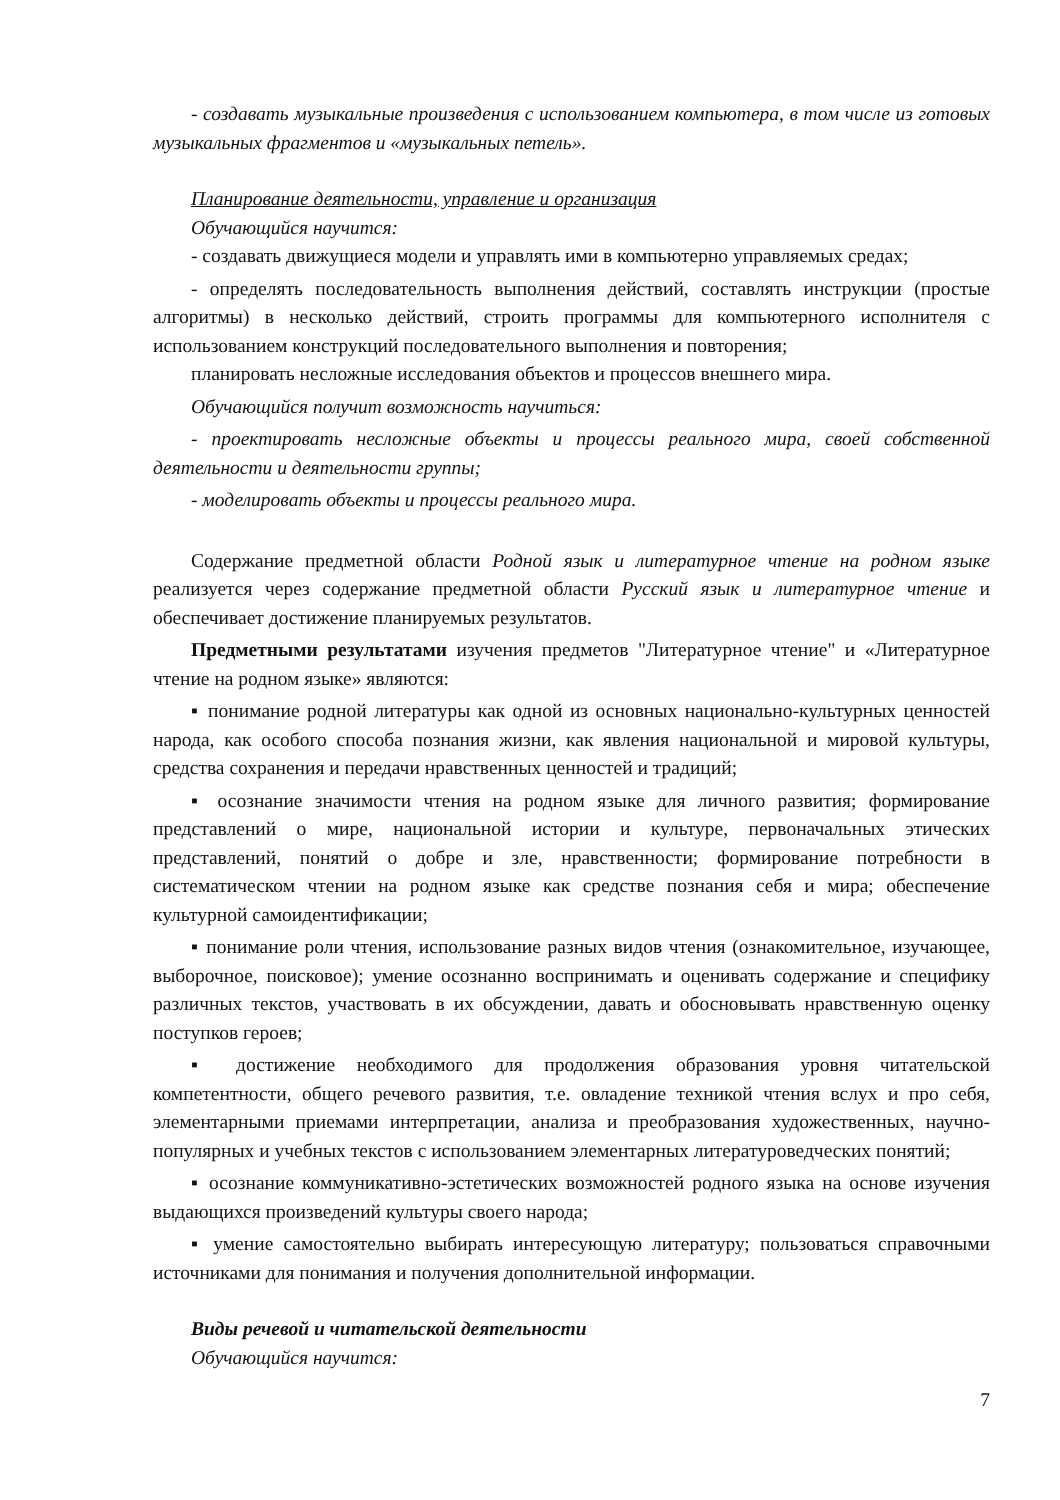- создавать музыкальные произведения с использованием компьютера, в том числе из готовых музыкальных фрагментов и «музыкальных петель».
Планирование деятельности, управление и организация
Обучающийся научится:
- создавать движущиеся модели и управлять ими в компьютерно управляемых средах;
- определять последовательность выполнения действий, составлять инструкции (простые алгоритмы) в несколько действий, строить программы для компьютерного исполнителя с использованием конструкций последовательного выполнения и повторения;
планировать несложные исследования объектов и процессов внешнего мира.
Обучающийся получит возможность научиться:
- проектировать несложные объекты и процессы реального мира, своей собственной деятельности и деятельности группы;
- моделировать объекты и процессы реального мира.
Содержание предметной области Родной язык и литературное чтение на родном языке реализуется через содержание предметной области Русский язык и литературное чтение и обеспечивает достижение планируемых результатов.
Предметными результатами изучения предметов "Литературное чтение" и «Литературное чтение на родном языке» являются:
▪ понимание родной литературы как одной из основных национально-культурных ценностей народа, как особого способа познания жизни, как явления национальной и мировой культуры, средства сохранения и передачи нравственных ценностей и традиций;
▪ осознание значимости чтения на родном языке для личного развития; формирование представлений о мире, национальной истории и культуре, первоначальных этических представлений, понятий о добре и зле, нравственности; формирование потребности в систематическом чтении на родном языке как средстве познания себя и мира; обеспечение культурной самоидентификации;
▪ понимание роли чтения, использование разных видов чтения (ознакомительное, изучающее, выборочное, поисковое); умение осознанно воспринимать и оценивать содержание и специфику различных текстов, участвовать в их обсуждении, давать и обосновывать нравственную оценку поступков героев;
▪ достижение необходимого для продолжения образования уровня читательской компетентности, общего речевого развития, т.е. овладение техникой чтения вслух и про себя, элементарными приемами интерпретации, анализа и преобразования художественных, научно-популярных и учебных текстов с использованием элементарных литературоведческих понятий;
▪ осознание коммуникативно-эстетических возможностей родного языка на основе изучения выдающихся произведений культуры своего народа;
▪ умение самостоятельно выбирать интересующую литературу; пользоваться справочными источниками для понимания и получения дополнительной информации.
Виды речевой и читательской деятельности
Обучающийся научится:
7